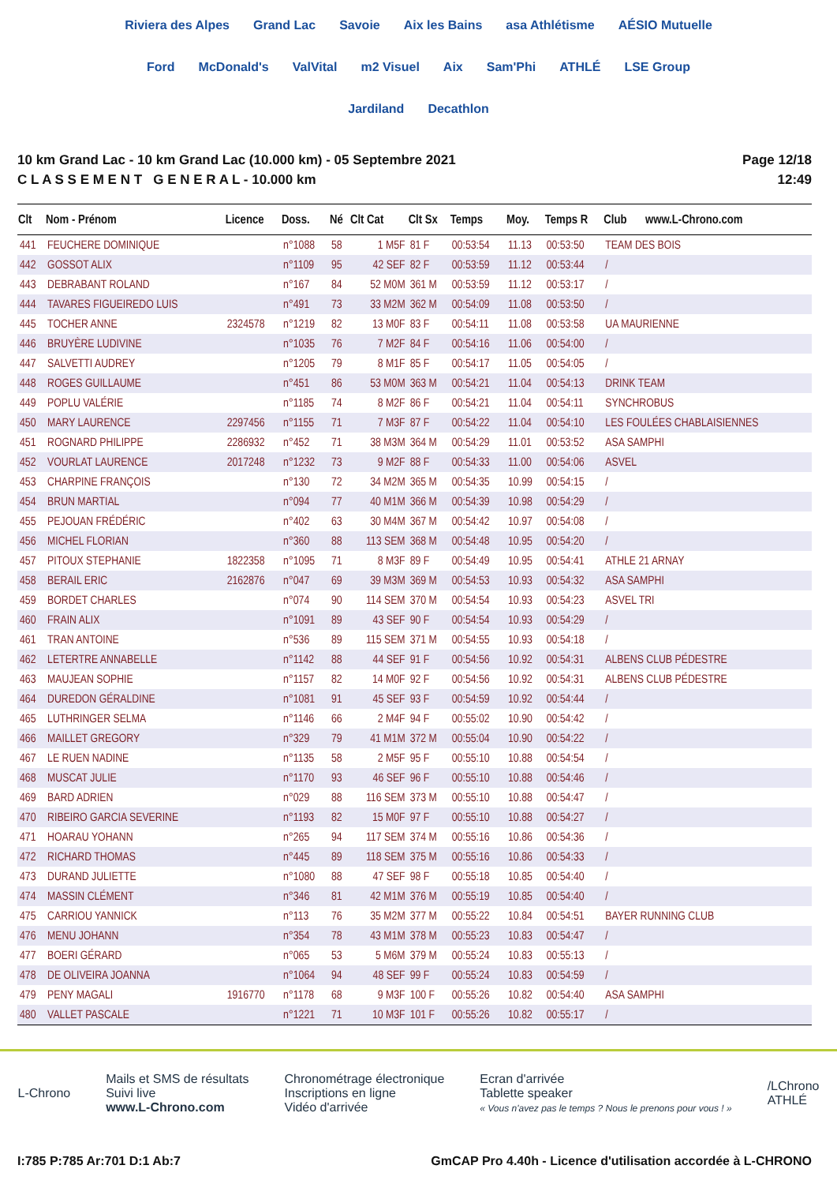Riviera des Alpes Grand Lac Savoie Aix les Bains asa Athlétisme AÉSIO Mutuelle Ford McDonald's ValVital m2 Visuel Aix Sam'Phi ATHLÉ LSE Group Jardiland Decathlon
10 km Grand Lac - 10 km Grand Lac (10.000 km) - 05 Septembre 2021
C L A S S E M E N T G E N E R A L - 10.000 km
Page 12/18
12:49
| Clt | Nom - Prénom | Licence | Doss. | Né | Clt Cat | Clt Sx | Temps | Moy. | Temps R | Club | www.L-Chrono.com |
| --- | --- | --- | --- | --- | --- | --- | --- | --- | --- | --- | --- |
| 441 | FEUCHERE DOMINIQUE | | n°1088 | 58 | 1 M5F | 81 F | 00:53:54 | 11.13 | 00:53:50 | TEAM DES BOIS | |
| 442 | GOSSOT ALIX | | n°1109 | 95 | 42 SEF | 82 F | 00:53:59 | 11.12 | 00:53:44 | / | |
| 443 | DEBRABANT ROLAND | | n°167 | 84 | 52 M0M | 361 M | 00:53:59 | 11.12 | 00:53:17 | / | |
| 444 | TAVARES FIGUEIREDO LUIS | | n°491 | 73 | 33 M2M | 362 M | 00:54:09 | 11.08 | 00:53:50 | / | |
| 445 | TOCHER ANNE | 2324578 | n°1219 | 82 | 13 M0F | 83 F | 00:54:11 | 11.08 | 00:53:58 | UA MAURIENNE | |
| 446 | BRUYÈRE LUDIVINE | | n°1035 | 76 | 7 M2F | 84 F | 00:54:16 | 11.06 | 00:54:00 | / | |
| 447 | SALVETTI AUDREY | | n°1205 | 79 | 8 M1F | 85 F | 00:54:17 | 11.05 | 00:54:05 | / | |
| 448 | ROGES GUILLAUME | | n°451 | 86 | 53 M0M | 363 M | 00:54:21 | 11.04 | 00:54:13 | DRINK TEAM | |
| 449 | POPLU VALÉRIE | | n°1185 | 74 | 8 M2F | 86 F | 00:54:21 | 11.04 | 00:54:11 | SYNCHROBUS | |
| 450 | MARY LAURENCE | 2297456 | n°1155 | 71 | 7 M3F | 87 F | 00:54:22 | 11.04 | 00:54:10 | LES FOULÉES CHABLAISIENNES | |
| 451 | ROGNARD PHILIPPE | 2286932 | n°452 | 71 | 38 M3M | 364 M | 00:54:29 | 11.01 | 00:53:52 | ASA SAMPHI | |
| 452 | VOURLAT LAURENCE | 2017248 | n°1232 | 73 | 9 M2F | 88 F | 00:54:33 | 11.00 | 00:54:06 | ASVEL | |
| 453 | CHARPINE FRANÇOIS | | n°130 | 72 | 34 M2M | 365 M | 00:54:35 | 10.99 | 00:54:15 | / | |
| 454 | BRUN MARTIAL | | n°094 | 77 | 40 M1M | 366 M | 00:54:39 | 10.98 | 00:54:29 | / | |
| 455 | PEJOUAN FRÉDÉRIC | | n°402 | 63 | 30 M4M | 367 M | 00:54:42 | 10.97 | 00:54:08 | / | |
| 456 | MICHEL FLORIAN | | n°360 | 88 | 113 SEM | 368 M | 00:54:48 | 10.95 | 00:54:20 | / | |
| 457 | PITOUX STEPHANIE | 1822358 | n°1095 | 71 | 8 M3F | 89 F | 00:54:49 | 10.95 | 00:54:41 | ATHLE 21 ARNAY | |
| 458 | BERAIL ERIC | 2162876 | n°047 | 69 | 39 M3M | 369 M | 00:54:53 | 10.93 | 00:54:32 | ASA SAMPHI | |
| 459 | BORDET CHARLES | | n°074 | 90 | 114 SEM | 370 M | 00:54:54 | 10.93 | 00:54:23 | ASVEL TRI | |
| 460 | FRAIN ALIX | | n°1091 | 89 | 43 SEF | 90 F | 00:54:54 | 10.93 | 00:54:29 | / | |
| 461 | TRAN ANTOINE | | n°536 | 89 | 115 SEM | 371 M | 00:54:55 | 10.93 | 00:54:18 | / | |
| 462 | LETERTRE ANNABELLE | | n°1142 | 88 | 44 SEF | 91 F | 00:54:56 | 10.92 | 00:54:31 | ALBENS CLUB PÉDESTRE | |
| 463 | MAUJEAN SOPHIE | | n°1157 | 82 | 14 M0F | 92 F | 00:54:56 | 10.92 | 00:54:31 | ALBENS CLUB PÉDESTRE | |
| 464 | DUREDON GÉRALDINE | | n°1081 | 91 | 45 SEF | 93 F | 00:54:59 | 10.92 | 00:54:44 | / | |
| 465 | LUTHRINGER SELMA | | n°1146 | 66 | 2 M4F | 94 F | 00:55:02 | 10.90 | 00:54:42 | / | |
| 466 | MAILLET GREGORY | | n°329 | 79 | 41 M1M | 372 M | 00:55:04 | 10.90 | 00:54:22 | / | |
| 467 | LE RUEN NADINE | | n°1135 | 58 | 2 M5F | 95 F | 00:55:10 | 10.88 | 00:54:54 | / | |
| 468 | MUSCAT JULIE | | n°1170 | 93 | 46 SEF | 96 F | 00:55:10 | 10.88 | 00:54:46 | / | |
| 469 | BARD ADRIEN | | n°029 | 88 | 116 SEM | 373 M | 00:55:10 | 10.88 | 00:54:47 | / | |
| 470 | RIBEIRO GARCIA SEVERINE | | n°1193 | 82 | 15 M0F | 97 F | 00:55:10 | 10.88 | 00:54:27 | / | |
| 471 | HOARAU YOHANN | | n°265 | 94 | 117 SEM | 374 M | 00:55:16 | 10.86 | 00:54:36 | / | |
| 472 | RICHARD THOMAS | | n°445 | 89 | 118 SEM | 375 M | 00:55:16 | 10.86 | 00:54:33 | / | |
| 473 | DURAND JULIETTE | | n°1080 | 88 | 47 SEF | 98 F | 00:55:18 | 10.85 | 00:54:40 | / | |
| 474 | MASSIN CLÉMENT | | n°346 | 81 | 42 M1M | 376 M | 00:55:19 | 10.85 | 00:54:40 | / | |
| 475 | CARRIOU YANNICK | | n°113 | 76 | 35 M2M | 377 M | 00:55:22 | 10.84 | 00:54:51 | BAYER RUNNING CLUB | |
| 476 | MENU JOHANN | | n°354 | 78 | 43 M1M | 378 M | 00:55:23 | 10.83 | 00:54:47 | / | |
| 477 | BOERI GÉRARD | | n°065 | 53 | 5 M6M | 379 M | 00:55:24 | 10.83 | 00:55:13 | / | |
| 478 | DE OLIVEIRA JOANNA | | n°1064 | 94 | 48 SEF | 99 F | 00:55:24 | 10.83 | 00:54:59 | / | |
| 479 | PENY MAGALI | 1916770 | n°1178 | 68 | 9 M3F | 100 F | 00:55:26 | 10.82 | 00:54:40 | ASA SAMPHI | |
| 480 | VALLET PASCALE | | n°1221 | 71 | 10 M3F | 101 F | 00:55:26 | 10.82 | 00:55:17 | / | |
L-Chrono
Mails et SMS de résultats
Suivi live
www.L-Chrono.com
Chronométrage électronique
Inscriptions en ligne
Vidéo d'arrivée
Ecran d'arrivée
Tablette speaker
« Vous n'avez pas le temps ? Nous le prenons pour vous ! »
/LChrono
ATHLÉ
I:785 P:785 Ar:701 D:1 Ab:7 GmCAP Pro 4.40h - Licence d'utilisation accordée à L-CHRONO